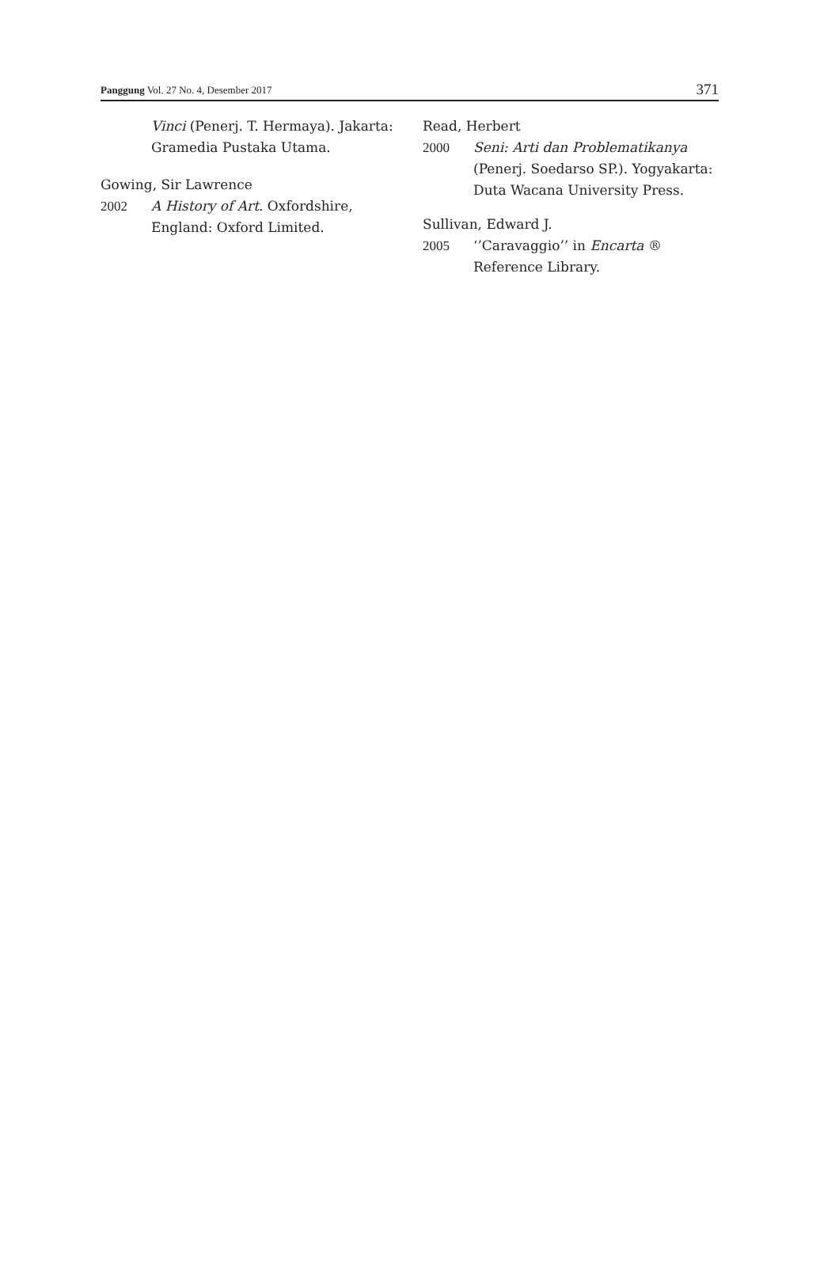Panggung Vol. 27 No. 4, Desember 2017 371
Vinci (Penerj. T. Hermaya). Jakarta: Gramedia Pustaka Utama.
Gowing, Sir Lawrence
2002 A History of Art. Oxfordshire, England: Oxford Limited.
Read, Herbert
2000 Seni: Arti dan Problematikanya (Penerj. Soedarso SP.). Yogyakarta: Duta Wacana University Press.
Sullivan, Edward J.
2005 ‘’Caravaggio’’ in Encarta ® Reference Library.